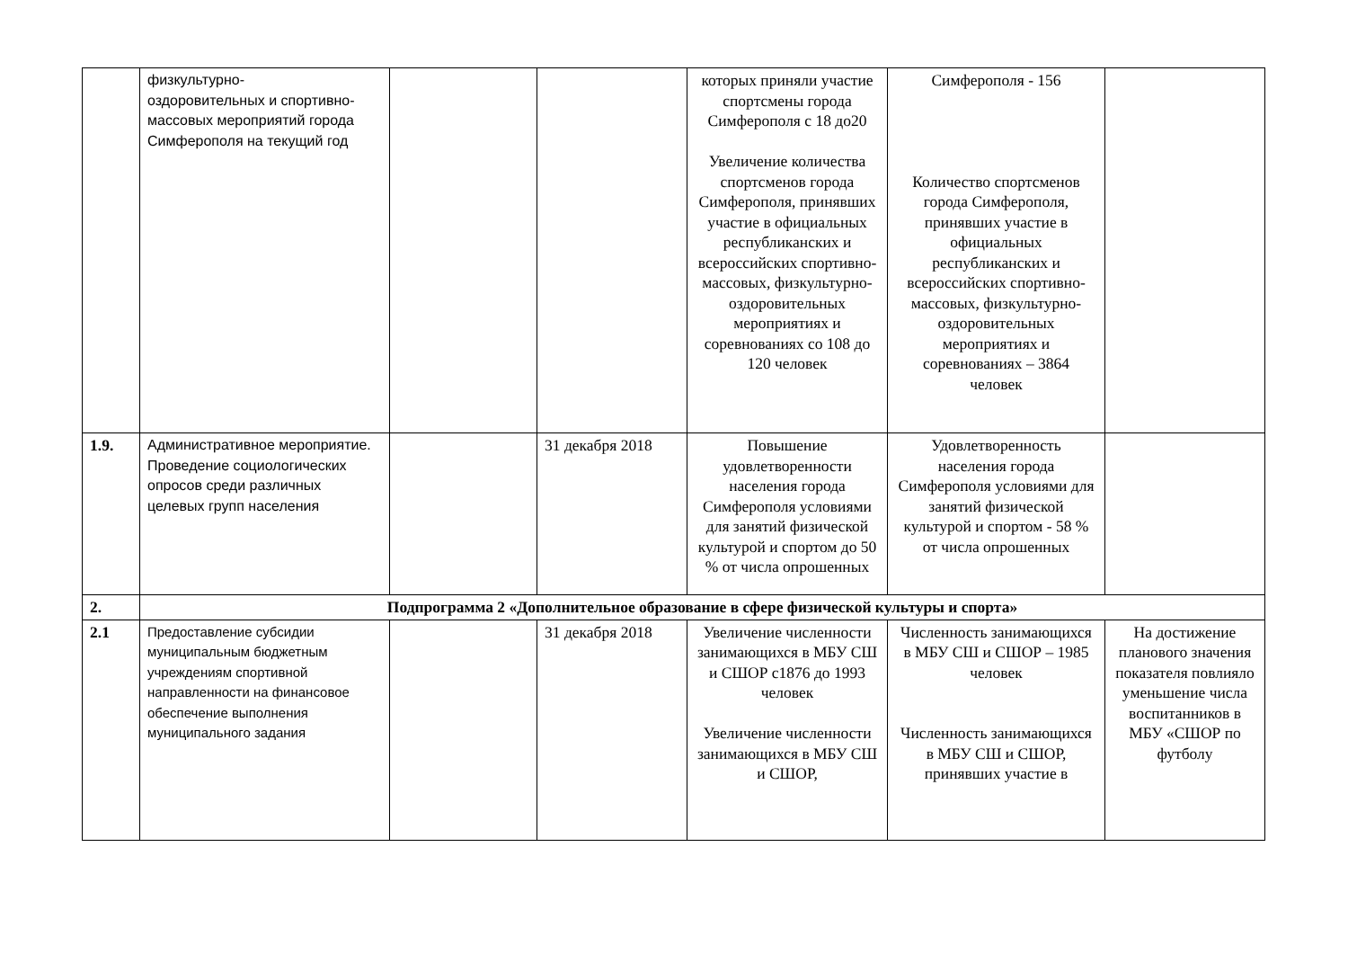| | физкультурно- оздоровительных и спортивно-массовых мероприятий города Симферополя на текущий год | | | которых приняли участие спортсмены города Симферополя с 18 до20 Увеличение количества спортсменов города Симферополя, принявших участие в официальных республиканских и всероссийских спортивно-массовых, физкультурно-оздоровительных мероприятиях и соревнованиях со 108 до 120 человек | Симферополя - 156 Количество спортсменов города Симферополя, принявших участие в официальных республиканских и всероссийских спортивно-массовых, физкультурно-оздоровительных мероприятиях и соревнованиях – 3864 человек | |
| 1.9. | Административное мероприятие. Проведение социологических опросов среди различных целевых групп населения | | 31 декабря 2018 | Повышение удовлетворенности населения города Симферополя условиями для занятий физической культурой и спортом до 50 % от числа опрошенных | Удовлетворенность населения города Симферополя условиями для занятий физической культурой и спортом - 58 % от числа опрошенных | |
| 2. | Подпрограмма 2 «Дополнительное образование в сфере физической культуры и спорта» | | | | | |
| 2.1 | Предоставление субсидии муниципальным бюджетным учреждениям спортивной направленности на финансовое обеспечение выполнения муниципального задания | | 31 декабря 2018 | Увеличение численности занимающихся в МБУ СШ и СШОР с1876 до 1993 человек Увеличение численности занимающихся в МБУ СШ и СШОР, | Численность занимающихся в МБУ СШ и СШОР – 1985 человек Численность занимающихся в МБУ СШ и СШОР, принявших участие в | На достижение планового значения показателя повлияло уменьшение числа воспитанников в МБУ «СШОР по футболу |